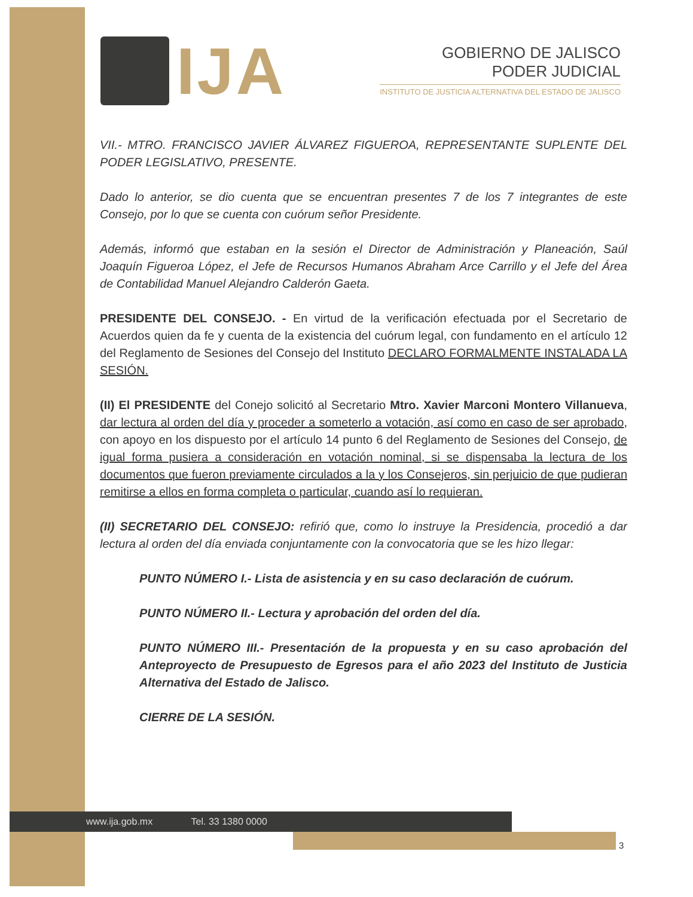IJA
GOBIERNO DE JALISCO
PODER JUDICIAL
INSTITUTO DE JUSTICIA ALTERNATIVA DEL ESTADO DE JALISCO
VII.- MTRO. FRANCISCO JAVIER ÁLVAREZ FIGUEROA, REPRESENTANTE SUPLENTE DEL PODER LEGISLATIVO, PRESENTE.
Dado lo anterior, se dio cuenta que se encuentran presentes 7 de los 7 integrantes de este Consejo, por lo que se cuenta con cuórum señor Presidente.
Además, informó que estaban en la sesión el Director de Administración y Planeación, Saúl Joaquín Figueroa López, el Jefe de Recursos Humanos Abraham Arce Carrillo y el Jefe del Área de Contabilidad Manuel Alejandro Calderón Gaeta.
PRESIDENTE DEL CONSEJO. - En virtud de la verificación efectuada por el Secretario de Acuerdos quien da fe y cuenta de la existencia del cuórum legal, con fundamento en el artículo 12 del Reglamento de Sesiones del Consejo del Instituto DECLARO FORMALMENTE INSTALADA LA SESIÓN.
(II) El PRESIDENTE del Conejo solicitó al Secretario Mtro. Xavier Marconi Montero Villanueva, dar lectura al orden del día y proceder a someterlo a votación, así como en caso de ser aprobado, con apoyo en los dispuesto por el artículo 14 punto 6 del Reglamento de Sesiones del Consejo, de igual forma pusiera a consideración en votación nominal, si se dispensaba la lectura de los documentos que fueron previamente circulados a la y los Consejeros, sin perjuicio de que pudieran remitirse a ellos en forma completa o particular, cuando así lo requieran.
(II) SECRETARIO DEL CONSEJO: refirió que, como lo instruye la Presidencia, procedió a dar lectura al orden del día enviada conjuntamente con la convocatoria que se les hizo llegar:
PUNTO NÚMERO I.- Lista de asistencia y en su caso declaración de cuórum.
PUNTO NÚMERO II.- Lectura y aprobación del orden del día.
PUNTO NÚMERO III.- Presentación de la propuesta y en su caso aprobación del Anteproyecto de Presupuesto de Egresos para el año 2023 del Instituto de Justicia Alternativa del Estado de Jalisco.
CIERRE DE LA SESIÓN.
www.ija.gob.mx Tel. 33 1380 0000
3